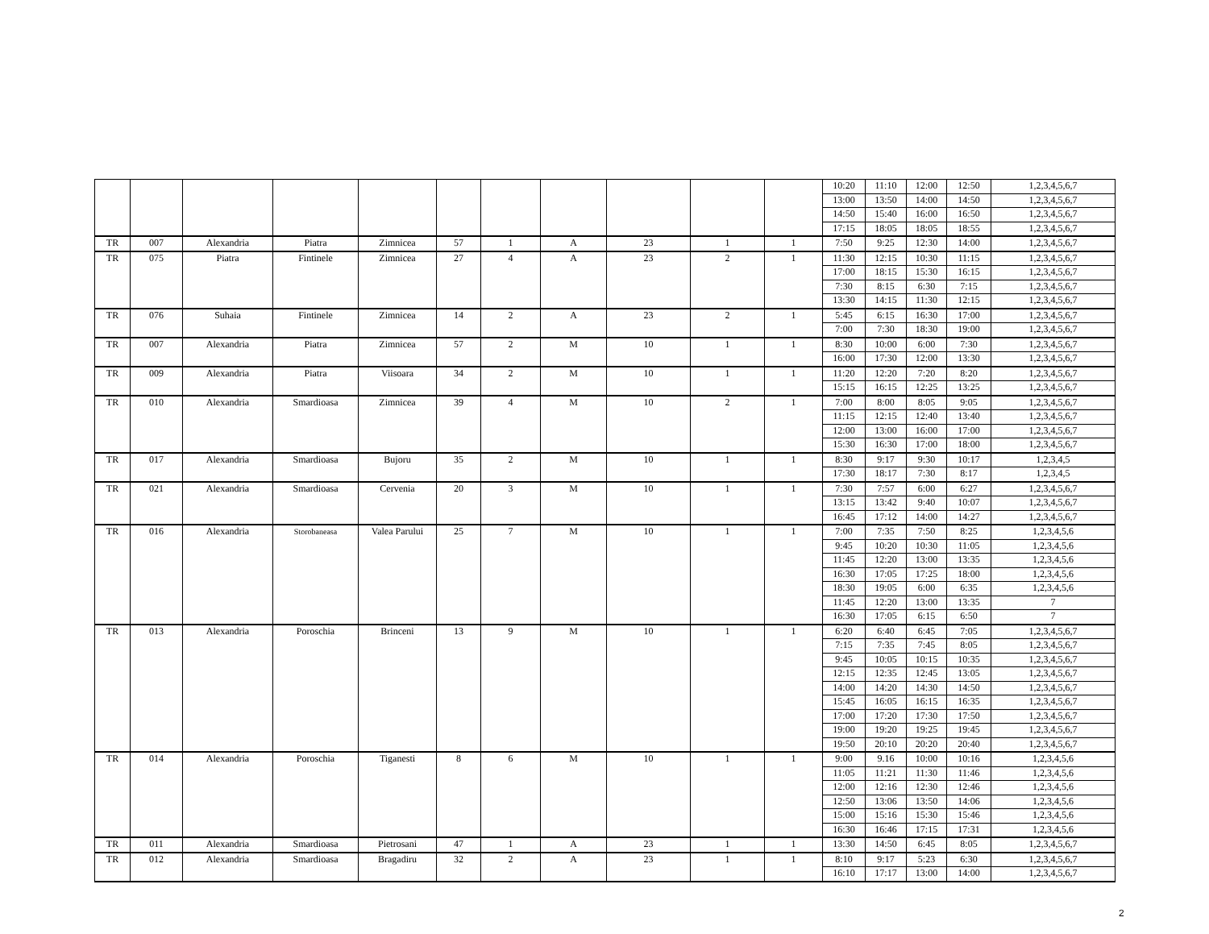| | | | | | | | | | | | 10:20 | 11:10 | 12:00 | 12:50 | 1,2,3,4,5,6,7 |
| | | | | | | | | | | | 13:00 | 13:50 | 14:00 | 14:50 | 1,2,3,4,5,6,7 |
| | | | | | | | | | | | 14:50 | 15:40 | 16:00 | 16:50 | 1,2,3,4,5,6,7 |
| | | | | | | | | | | | 17:15 | 18:05 | 18:05 | 18:55 | 1,2,3,4,5,6,7 |
| TR | 007 | Alexandria | Piatra | Zimnicea | 57 | 1 | A | 23 | 1 | 1 | 7:50 | 9:25 | 12:30 | 14:00 | 1,2,3,4,5,6,7 |
| TR | 075 | Piatra | Fintinele | Zimnicea | 27 | 4 | A | 23 | 2 | 1 | 11:30 | 12:15 | 10:30 | 11:15 | 1,2,3,4,5,6,7 |
| | | | | | | | | | | | 17:00 | 18:15 | 15:30 | 16:15 | 1,2,3,4,5,6,7 |
| | | | | | | | | | | | 7:30 | 8:15 | 6:30 | 7:15 | 1,2,3,4,5,6,7 |
| | | | | | | | | | | | 13:30 | 14:15 | 11:30 | 12:15 | 1,2,3,4,5,6,7 |
| TR | 076 | Suhaia | Fintinele | Zimnicea | 14 | 2 | A | 23 | 2 | 1 | 5:45 | 6:15 | 16:30 | 17:00 | 1,2,3,4,5,6,7 |
| | | | | | | | | | | | 7:00 | 7:30 | 18:30 | 19:00 | 1,2,3,4,5,6,7 |
| TR | 007 | Alexandria | Piatra | Zimnicea | 57 | 2 | M | 10 | 1 | 1 | 8:30 | 10:00 | 6:00 | 7:30 | 1,2,3,4,5,6,7 |
| | | | | | | | | | | | 16:00 | 17:30 | 12:00 | 13:30 | 1,2,3,4,5,6,7 |
| TR | 009 | Alexandria | Piatra | Viisoara | 34 | 2 | M | 10 | 1 | 1 | 11:20 | 12:20 | 7:20 | 8:20 | 1,2,3,4,5,6,7 |
| | | | | | | | | | | | 15:15 | 16:15 | 12:25 | 13:25 | 1,2,3,4,5,6,7 |
| TR | 010 | Alexandria | Smardioasa | Zimnicea | 39 | 4 | M | 10 | 2 | 1 | 7:00 | 8:00 | 8:05 | 9:05 | 1,2,3,4,5,6,7 |
| | | | | | | | | | | | 11:15 | 12:15 | 12:40 | 13:40 | 1,2,3,4,5,6,7 |
| | | | | | | | | | | | 12:00 | 13:00 | 16:00 | 17:00 | 1,2,3,4,5,6,7 |
| | | | | | | | | | | | 15:30 | 16:30 | 17:00 | 18:00 | 1,2,3,4,5,6,7 |
| TR | 017 | Alexandria | Smardioasa | Bujoru | 35 | 2 | M | 10 | 1 | 1 | 8:30 | 9:17 | 9:30 | 10:17 | 1,2,3,4,5 |
| | | | | | | | | | | | 17:30 | 18:17 | 7:30 | 8:17 | 1,2,3,4,5 |
| TR | 021 | Alexandria | Smardioasa | Cervenia | 20 | 3 | M | 10 | 1 | 1 | 7:30 | 7:57 | 6:00 | 6:27 | 1,2,3,4,5,6,7 |
| | | | | | | | | | | | 13:15 | 13:42 | 9:40 | 10:07 | 1,2,3,4,5,6,7 |
| | | | | | | | | | | | 16:45 | 17:12 | 14:00 | 14:27 | 1,2,3,4,5,6,7 |
| TR | 016 | Alexandria | Storobaneasa | Valea Parului | 25 | 7 | M | 10 | 1 | 1 | 7:00 | 7:35 | 7:50 | 8:25 | 1,2,3,4,5,6 |
| | | | | | | | | | | | 9:45 | 10:20 | 10:30 | 11:05 | 1,2,3,4,5,6 |
| | | | | | | | | | | | 11:45 | 12:20 | 13:00 | 13:35 | 1,2,3,4,5,6 |
| | | | | | | | | | | | 16:30 | 17:05 | 17:25 | 18:00 | 1,2,3,4,5,6 |
| | | | | | | | | | | | 18:30 | 19:05 | 6:00 | 6:35 | 1,2,3,4,5,6 |
| | | | | | | | | | | | 11:45 | 12:20 | 13:00 | 13:35 | 7 |
| | | | | | | | | | | | 16:30 | 17:05 | 6:15 | 6:50 | 7 |
| TR | 013 | Alexandria | Poroschia | Brinceni | 13 | 9 | M | 10 | 1 | 1 | 6:20 | 6:40 | 6:45 | 7:05 | 1,2,3,4,5,6,7 |
| | | | | | | | | | | | 7:15 | 7:35 | 7:45 | 8:05 | 1,2,3,4,5,6,7 |
| | | | | | | | | | | | 9:45 | 10:05 | 10:15 | 10:35 | 1,2,3,4,5,6,7 |
| | | | | | | | | | | | 12:15 | 12:35 | 12:45 | 13:05 | 1,2,3,4,5,6,7 |
| | | | | | | | | | | | 14:00 | 14:20 | 14:30 | 14:50 | 1,2,3,4,5,6,7 |
| | | | | | | | | | | | 15:45 | 16:05 | 16:15 | 16:35 | 1,2,3,4,5,6,7 |
| | | | | | | | | | | | 17:00 | 17:20 | 17:30 | 17:50 | 1,2,3,4,5,6,7 |
| | | | | | | | | | | | 19:00 | 19:20 | 19:25 | 19:45 | 1,2,3,4,5,6,7 |
| | | | | | | | | | | | 19:50 | 20:10 | 20:20 | 20:40 | 1,2,3,4,5,6,7 |
| TR | 014 | Alexandria | Poroschia | Tiganesti | 8 | 6 | M | 10 | 1 | 1 | 9:00 | 9.16 | 10:00 | 10:16 | 1,2,3,4,5,6 |
| | | | | | | | | | | | 11:05 | 11:21 | 11:30 | 11:46 | 1,2,3,4,5,6 |
| | | | | | | | | | | | 12:00 | 12:16 | 12:30 | 12:46 | 1,2,3,4,5,6 |
| | | | | | | | | | | | 12:50 | 13:06 | 13:50 | 14:06 | 1,2,3,4,5,6 |
| | | | | | | | | | | | 15:00 | 15:16 | 15:30 | 15:46 | 1,2,3,4,5,6 |
| | | | | | | | | | | | 16:30 | 16:46 | 17:15 | 17:31 | 1,2,3,4,5,6 |
| TR | 011 | Alexandria | Smardioasa | Pietrosani | 47 | 1 | A | 23 | 1 | 1 | 13:30 | 14:50 | 6:45 | 8:05 | 1,2,3,4,5,6,7 |
| TR | 012 | Alexandria | Smardioasa | Bragadiru | 32 | 2 | A | 23 | 1 | 1 | 8:10 | 9:17 | 5:23 | 6:30 | 1,2,3,4,5,6,7 |
| | | | | | | | | | | | 16:10 | 17:17 | 13:00 | 14:00 | 1,2,3,4,5,6,7 |
2